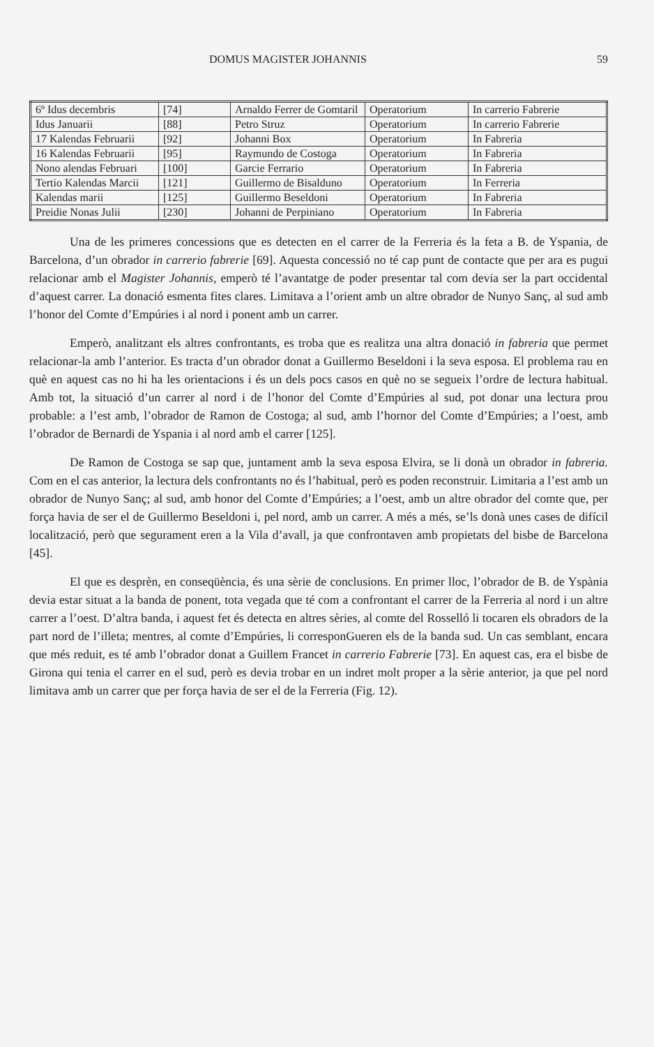DOMUS MAGISTER JOHANNIS 59
| 6º Idus decembris | [74] | Arnaldo Ferrer de Gomtaril | Operatorium | In carrerio Fabrerie |
| Idus Januarii | [88] | Petro Struz | Operatorium | In carrerio Fabrerie |
| 17 Kalendas Februarii | [92] | Johanni Box | Operatorium | In Fabreria |
| 16 Kalendas Februarii | [95] | Raymundo de Costoga | Operatorium | In Fabreria |
| Nono alendas Februari | [100] | Garcie Ferrario | Operatorium | In Fabreria |
| Tertio Kalendas Marcii | [121] | Guillermo de Bisalduno | Operatorium | In Ferreria |
| Kalendas marii | [125] | Guillermo Beseldoni | Operatorium | In Fabreria |
| Preidie Nonas Julii | [230] | Johanni de Perpiniano | Operatorium | In Fabreria |
Una de les primeres concessions que es detecten en el carrer de la Ferreria és la feta a B. de Yspania, de Barcelona, d’un obrador in carrerio fabrerie [69]. Aquesta concessió no té cap punt de contacte que per ara es pugui relacionar amb el Magister Johannis, emperò té l’avantatge de poder presentar tal com devia ser la part occidental d’aquest carrer. La donació esmenta fites clares. Limitava a l’orient amb un altre obrador de Nunyo Sanç, al sud amb l’honor del Comte d’Empúries i al nord i ponent amb un carrer.
Emperò, analitzant els altres confrontants, es troba que es realitza una altra donació in fabreria que permet relacionar-la amb l’anterior. Es tracta d’un obrador donat a Guillermo Beseldoni i la seva esposa. El problema rau en què en aquest cas no hi ha les orientacions i és un dels pocs casos en què no se segueix l’ordre de lectura habitual. Amb tot, la situació d’un carrer al nord i de l’honor del Comte d’Empúries al sud, pot donar una lectura prou probable: a l’est amb, l’obrador de Ramon de Costoga; al sud, amb l’hornor del Comte d’Empúries; a l’oest, amb l’obrador de Bernardi de Yspania i al nord amb el carrer [125].
De Ramon de Costoga se sap que, juntament amb la seva esposa Elvira, se li donà un obrador in fabreria. Com en el cas anterior, la lectura dels confrontants no és l’habitual, però es poden reconstruir. Limitaria a l’est amb un obrador de Nunyo Sanç; al sud, amb honor del Comte d’Empúries; a l’oest, amb un altre obrador del comte que, per força havia de ser el de Guillermo Beseldoni i, pel nord, amb un carrer. A més a més, se’ls donà unes cases de difícil localització, però que segurament eren a la Vila d’avall, ja que confrontaven amb propietats del bisbe de Barcelona [45].
El que es desprèn, en conseqüència, és una sèrie de conclusions. En primer lloc, l’obrador de B. de Yspània devia estar situat a la banda de ponent, tota vegada que té com a confrontant el carrer de la Ferreria al nord i un altre carrer a l’oest. D’altra banda, i aquest fet és detecta en altres sèries, al comte del Rosselló li tocaren els obradors de la part nord de l’illeta; mentres, al comte d’Empúries, li corresponGueren els de la banda sud. Un cas semblant, encara que més reduit, es té amb l’obrador donat a Guillem Francet in carrerio Fabrerie [73]. En aquest cas, era el bisbe de Girona qui tenia el carrer en el sud, però es devia trobar en un indret molt proper a la sèrie anterior, ja que pel nord limitava amb un carrer que per força havia de ser el de la Ferreria (Fig. 12).